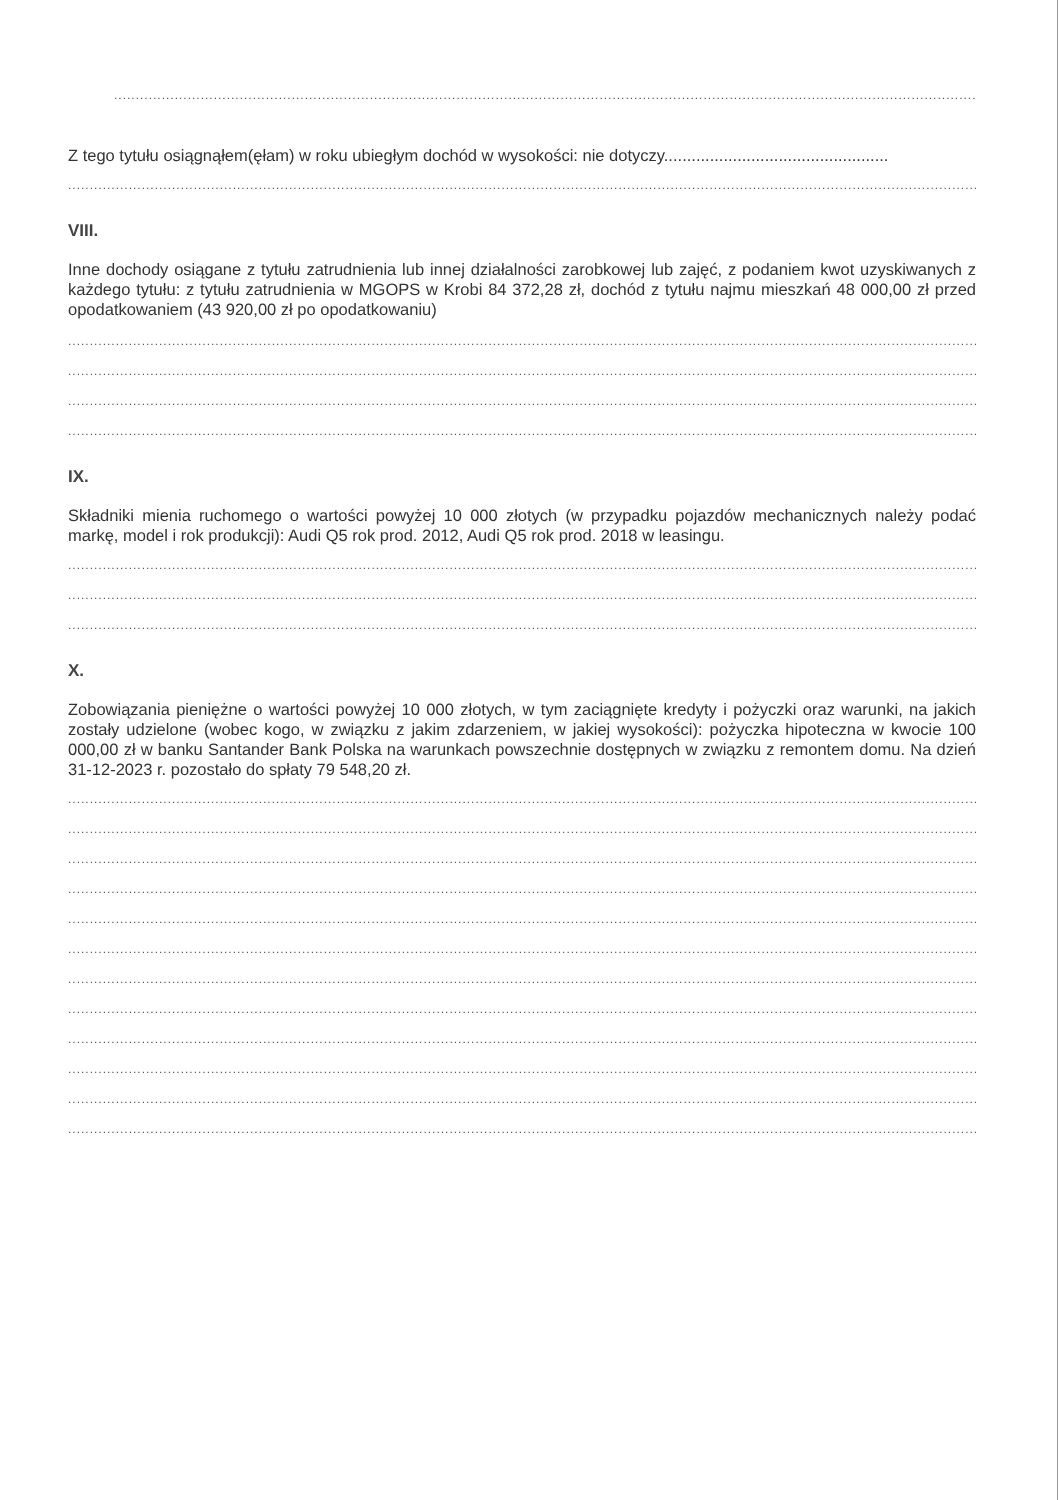..............................................................................................................................................................................................................................................................................
Z tego tytułu osiągnąłem(ęłam) w roku ubiegłym dochód w wysokości: nie dotyczy.................................................
..............................................................................................................................................................................................................................................................................
VIII.
Inne dochody osiągane z tytułu zatrudnienia lub innej działalności zarobkowej lub zajęć, z podaniem kwot uzyskiwanych z każdego tytułu: z tytułu zatrudnienia w MGOPS w Krobi 84 372,28 zł, dochód z tytułu najmu mieszkań 48 000,00 zł przed opodatkowaniem (43 920,00 zł po opodatkowaniu)
..............................................................................................................................................................................................................................................................................
..............................................................................................................................................................................................................................................................................
..............................................................................................................................................................................................................................................................................
..............................................................................................................................................................................................................................................................................
IX.
Składniki mienia ruchomego o wartości powyżej 10 000 złotych (w przypadku pojazdów mechanicznych należy podać markę, model i rok produkcji): Audi Q5 rok prod. 2012, Audi Q5 rok prod. 2018 w leasingu.
..............................................................................................................................................................................................................................................................................
..............................................................................................................................................................................................................................................................................
..............................................................................................................................................................................................................................................................................
X.
Zobowiązania pieniężne o wartości powyżej 10 000 złotych, w tym zaciągnięte kredyty i pożyczki oraz warunki, na jakich zostały udzielone (wobec kogo, w związku z jakim zdarzeniem, w jakiej wysokości): pożyczka hipoteczna w kwocie 100 000,00 zł w banku Santander Bank Polska na warunkach powszechnie dostępnych w związku z remontem domu. Na dzień 31-12-2023 r. pozostało do spłaty 79 548,20 zł.
..............................................................................................................................................................................................................................................................................
..............................................................................................................................................................................................................................................................................
..............................................................................................................................................................................................................................................................................
..............................................................................................................................................................................................................................................................................
..............................................................................................................................................................................................................................................................................
..............................................................................................................................................................................................................................................................................
..............................................................................................................................................................................................................................................................................
..............................................................................................................................................................................................................................................................................
..............................................................................................................................................................................................................................................................................
..............................................................................................................................................................................................................................................................................
..............................................................................................................................................................................................................................................................................
..............................................................................................................................................................................................................................................................................